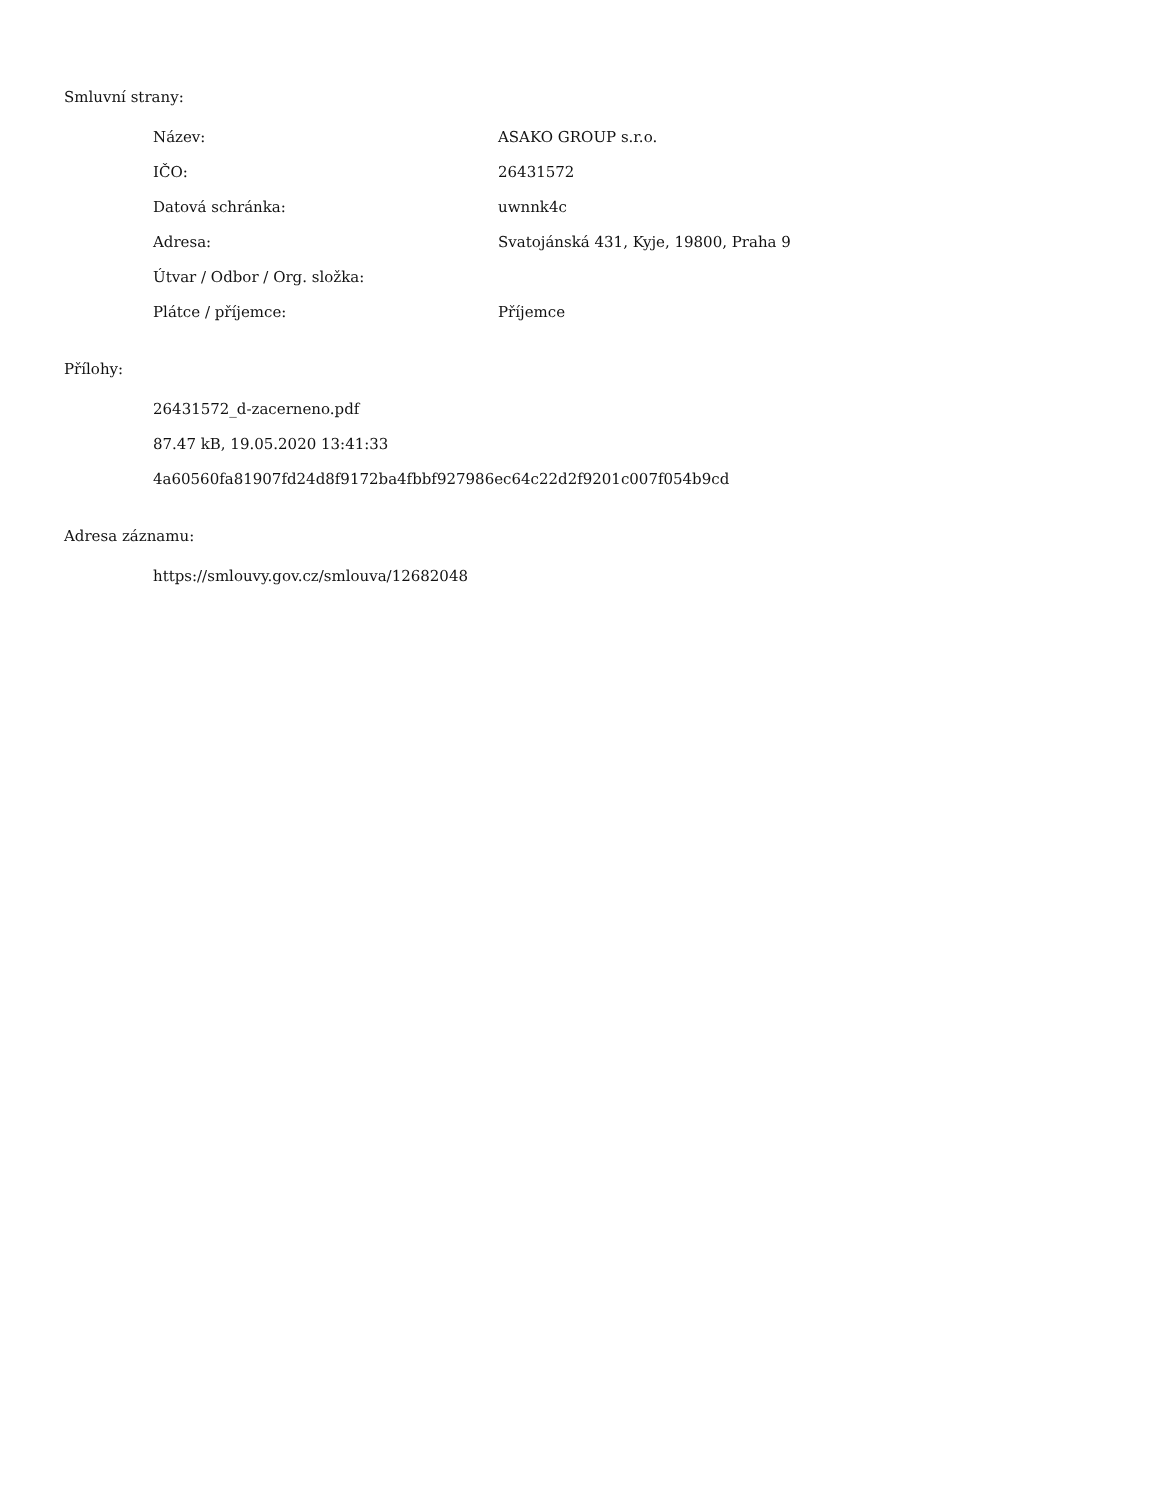Smluvní strany:
| Název: | ASAKO GROUP s.r.o. |
| IČO: | 26431572 |
| Datová schránka: | uwnnk4c |
| Adresa: | Svatojánská 431, Kyje, 19800, Praha 9 |
| Útvar / Odbor / Org. složka: | |
| Plátce / příjemce: | Příjemce |
Přílohy:
26431572_d-zacerneno.pdf
87.47 kB, 19.05.2020 13:41:33
4a60560fa81907fd24d8f9172ba4fbbf927986ec64c22d2f9201c007f054b9cd
Adresa záznamu:
https://smlouvy.gov.cz/smlouva/12682048